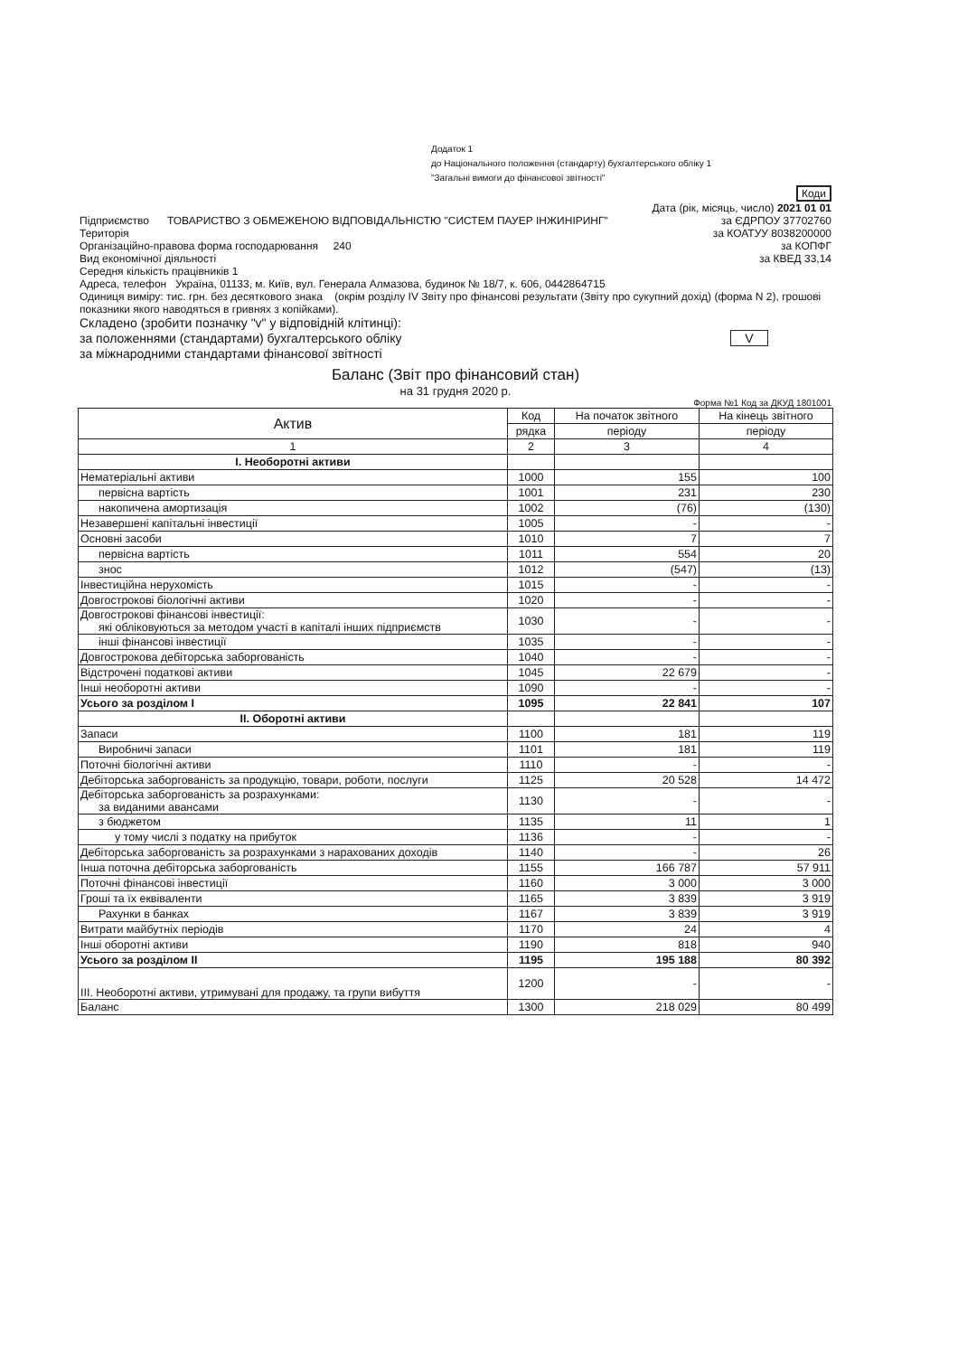Додаток 1
до Національного положення (стандарту) бухгалтерського обліку 1
"Загальні вимоги до фінансової звітності"
| Коди |
Дата (рік, місяць, число) 2021 01 01
Підприємство ТОВАРИСТВО З ОБМЕЖЕНОЮ ВІДПОВІДАЛЬНІСТЮ "СИСТЕМ ПАУЕР ІНЖИНІРИНГ"
за ЄДРПОУ 37702760
Територія за КОАТУУ 8038200000
Організаційно-правова форма господарювання 240
за КОПФГ
Вид економічної діяльності за КВЕД 33,14
Середня кількість працівників 1
Адреса, телефон Україна, 01133, м. Київ, вул. Генерала Алмазова, будинок № 18/7, к. 606, 0442864715
Одиниця виміру: тис. грн. без десяткового знака (окрім розділу IV Звіту про фінансові результати (Звіту про сукупний дохід) (форма N 2), грошові показники якого наводяться в гривнях з копійками).
Складено (зробити позначку "v" у відповідній клітинці):
за положеннями (стандартами) бухгалтерського обліку
V
за міжнародними стандартами фінансової звітності
Баланс (Звіт про фінансовий стан)
на 31 грудня 2020 р.
Форма №1 Код за ДКУД 1801001
| Актив | Код | На початок звітного | На кінець звітного |
| --- | --- | --- | --- |
| | рядка | періоду | періоду |
| 1 | 2 | 3 | 4 |
| I. Необоротні активи | | | |
| Нематеріальні активи | 1000 | 155 | 100 |
| первісна вартість | 1001 | 231 | 230 |
| накопичена амортизація | 1002 | (76) | (130) |
| Незавершені капітальні інвестиції | 1005 | - | - |
| Основні засоби | 1010 | 7 | 7 |
| первісна вартість | 1011 | 554 | 20 |
| знос | 1012 | (547) | (13) |
| Інвестиційна нерухомість | 1015 | - | - |
| Довгострокові біологічні активи | 1020 | - | - |
| Довгострокові фінансові інвестиції: які обліковуються за методом участі в капіталі інших підприємств | 1030 | - | - |
| інші фінансові інвестиції | 1035 | - | - |
| Довгострокова дебіторська заборгованість | 1040 | - | - |
| Відстрочені податкові активи | 1045 | 22 679 | - |
| Інші необоротні активи | 1090 | - | - |
| Усього за розділом I | 1095 | 22 841 | 107 |
| II. Оборотні активи | | | |
| Запаси | 1100 | 181 | 119 |
| Виробничі запаси | 1101 | 181 | 119 |
| Поточні біологічні активи | 1110 | - | - |
| Дебіторська заборгованість за продукцію, товари, роботи, послуги | 1125 | 20 528 | 14 472 |
| Дебіторська заборгованість за розрахунками: за виданими авансами | 1130 | - | - |
| з бюджетом | 1135 | 11 | 1 |
| у тому числі з податку на прибуток | 1136 | - | - |
| Дебіторська заборгованість за розрахунками з нарахованих доходів | 1140 | - | 26 |
| Інша поточна дебіторська заборгованість | 1155 | 166 787 | 57 911 |
| Поточні фінансові інвестиції | 1160 | 3 000 | 3 000 |
| Гроші та їх еквіваленти | 1165 | 3 839 | 3 919 |
| Рахунки в банках | 1167 | 3 839 | 3 919 |
| Витрати майбутніх періодів | 1170 | 24 | 4 |
| Інші оборотні активи | 1190 | 818 | 940 |
| Усього за розділом II | 1195 | 195 188 | 80 392 |
| III. Необоротні активи, утримувані для продажу, та групи вибуття | 1200 | - | - |
| Баланс | 1300 | 218 029 | 80 499 |